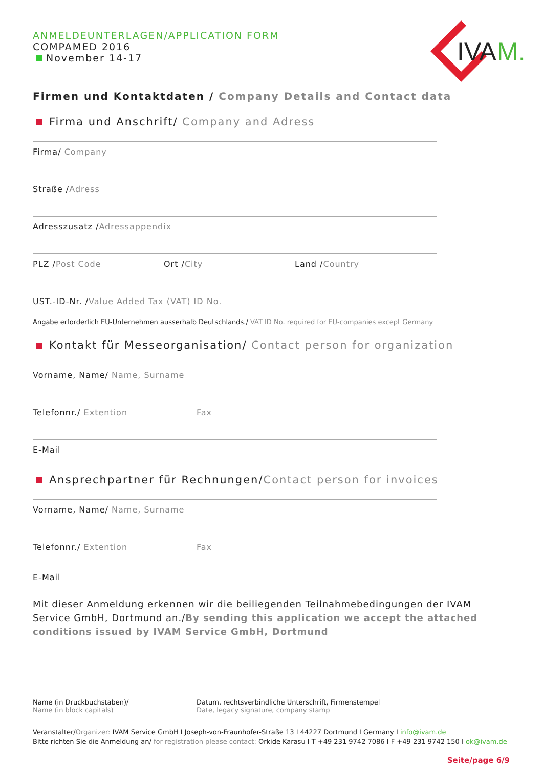IVA
M.
ANMELDEUNTERLAGEN/APPLICATION FORM
COMPAMED 2016
November 14-17
Firmen und Kontaktdaten / Company Details and Contact data
Firma und Anschrift/ Company and Adress
Firma/ Company
Straße /Adress
Adresszusatz /Adressappendix
PLZ /Post Code Ort /City Land /Country
UST.-ID-Nr. /Value Added Tax (VAT) ID No.
Angabe erforderlich EU-Unternehmen ausserhalb Deutschlands./ VAT ID No. required for EU-companies except Germany
Kontakt für Messeorganisation/ Contact person for organization
Vorname, Name/ Name, Surname
Telefonnr./ Extention Fax
E-Mail
Ansprechpartner für Rechnungen/Contact person for invoices
Vorname, Name/ Name, Surname
Telefonnr./ Extention Fax
E-Mail
Mit dieser Anmeldung erkennen wir die beiliegenden Teilnahmebedingungen der IVAM Service GmbH, Dortmund an./By sending this application we accept the attached conditions issued by IVAM Service GmbH, Dortmund
Name (in Druckbuchstaben)/
Name (in block capitals)
Datum, rechtsverbindliche Unterschrift, Firmenstempel
Date, legacy signature, company stamp
Veranstalter/Organizer: IVAM Service GmbH I Joseph-von-Fraunhofer-Straße 13 I 44227 Dortmund I Germany I info@ivam.de
Bitte richten Sie die Anmeldung an/ for registration please contact: Orkide Karasu I T +49 231 9742 7086 I F +49 231 9742 150 I ok@ivam.de
Seite/page 6/9